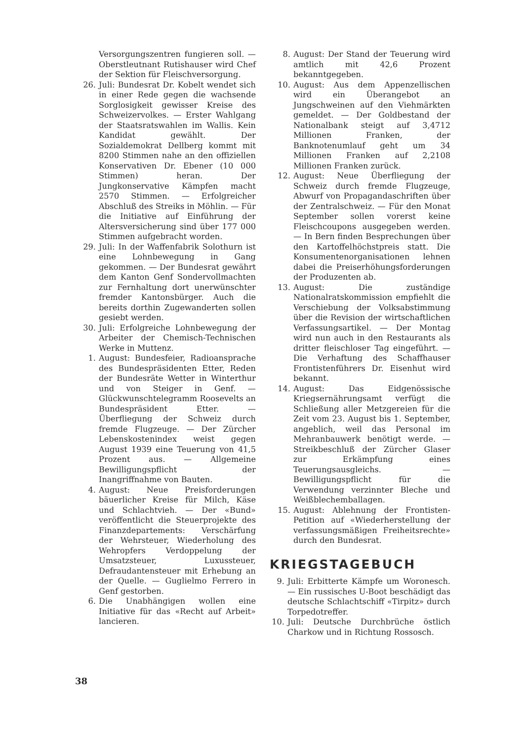Versorgungszentren fungieren soll. — Oberstleutnant Rutishauser wird Chef der Sektion für Fleischversorgung.
26. Juli: Bundesrat Dr. Kobelt wendet sich in einer Rede gegen die wachsende Sorglosigkeit gewisser Kreise des Schweizervolkes. — Erster Wahlgang der Staatsratswahlen im Wallis. Kein Kandidat gewählt. Der Sozialdemokrat Dellberg kommt mit 8200 Stimmen nahe an den offiziellen Konservativen Dr. Ebener (10 000 Stimmen) heran. Der Jungkonservative Kämpfen macht 2570 Stimmen. — Erfolgreicher Abschluß des Streiks in Möhlin. — Für die Initiative auf Einführung der Altersversicherung sind über 177 000 Stimmen aufgebracht worden.
29. Juli: In der Waffenfabrik Solothurn ist eine Lohnbewegung in Gang gekommen. — Der Bundesrat gewährt dem Kanton Genf Sondervollmachten zur Fernhaltung dort unerwünschter fremder Kantonsbürger. Auch die bereits dorthin Zugewanderten sollen gesiebt werden.
30. Juli: Erfolgreiche Lohnbewegung der Arbeiter der Chemisch-Technischen Werke in Muttenz.
1. August: Bundesfeier, Radioansprache des Bundespräsidenten Etter, Reden der Bundesräte Wetter in Winterthur und von Steiger in Genf. — Glückwunschtelegramm Roosevelts an Bundespräsident Etter. — Überfliegung der Schweiz durch fremde Flugzeuge. — Der Zürcher Lebenskostenindex weist gegen August 1939 eine Teuerung von 41,5 Prozent aus. — Allgemeine Bewilligungspflicht der Inangriffnahme von Bauten.
4. August: Neue Preisforderungen bäuerlicher Kreise für Milch, Käse und Schlachtvieh. — Der «Bund» veröffentlicht die Steuerprojekte des Finanzdepartements: Verschärfung der Wehrsteuer, Wiederholung des Wehropfers Verdoppelung der Umsatzsteuer, Luxussteuer, Defraudantensteuer mit Erhebung an der Quelle. — Guglielmo Ferrero in Genf gestorben.
6. Die Unabhängigen wollen eine Initiative für das «Recht auf Arbeit» lancieren.
8. August: Der Stand der Teuerung wird amtlich mit 42,6 Prozent bekanntgegeben.
10. August: Aus dem Appenzellischen wird ein Überangebot an Jungschweinen auf den Viehmärkten gemeldet. — Der Goldbestand der Nationalbank steigt auf 3,4712 Millionen Franken, der Banknotenumlauf geht um 34 Millionen Franken auf 2,2108 Millionen Franken zurück.
12. August: Neue Überfliegung der Schweiz durch fremde Flugzeuge, Abwurf von Propagandaschriften über der Zentralschweiz. — Für den Monat September sollen vorerst keine Fleischcoupons ausgegeben werden. — In Bern finden Besprechungen über den Kartoffelhöchstpreis statt. Die Konsumentenorganisationen lehnen dabei die Preiserhöhungsforderungen der Produzenten ab.
13. August: Die zuständige Nationalratskommission empfiehlt die Verschiebung der Volksabstimmung über die Revision der wirtschaftlichen Verfassungsartikel. — Der Montag wird nun auch in den Restaurants als dritter fleischloser Tag eingeführt. — Die Verhaftung des Schaffhauser Frontistenführers Dr. Eisenhut wird bekannt.
14. August: Das Eidgenössische Kriegsernährungsamt verfügt die Schließung aller Metzgereien für die Zeit vom 23. August bis 1. September, angeblich, weil das Personal im Mehranbauwerk benötigt werde. — Streikbeschluß der Zürcher Glaser zur Erkämpfung eines Teuerungsausgleichs. — Bewilligungspflicht für die Verwendung verzinnter Bleche und Weißblechemballagen.
15. August: Ablehnung der Frontisten-Petition auf «Wiederherstellung der verfassungsmäßigen Freiheitsrechte» durch den Bundesrat.
KRIEGSTAGEBUCH
9. Juli: Erbitterte Kämpfe um Woronesch. — Ein russisches U-Boot beschädigt das deutsche Schlachtschiff «Tirpitz» durch Torpedotreffer.
10. Juli: Deutsche Durchbrüche östlich Charkow und in Richtung Rossosch.
38